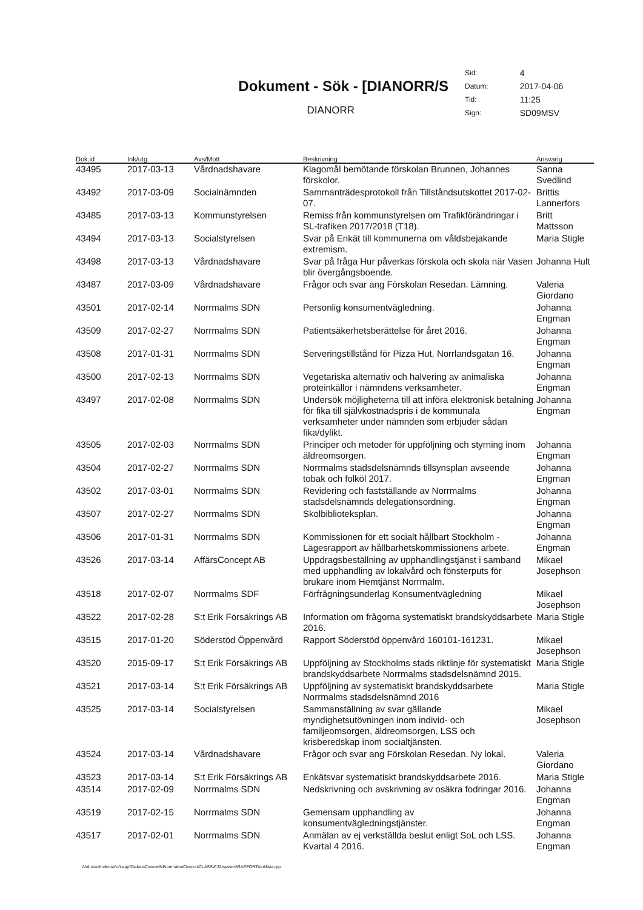Dokument - Sök - [DIANORR/S
DIANORR
| Sid: | 4 |
| Datum: | 2017-04-06 |
| Tid: | 11:25 |
| Sign: | SD09MSV |
| Dok.id | Ink/utg | Avs/Mott | Beskrivning | Ansvarig |
| --- | --- | --- | --- | --- |
| 43495 | 2017-03-13 | Vårdnadshavare | Klagomål bemötande förskolan Brunnen, Johannes förskolor. | Sanna Svedlind |
| 43492 | 2017-03-09 | Socialnämnden | Sammanträdesprotokoll från Tillståndsutskottet 2017-02-07. | Brittis Lannerfors |
| 43485 | 2017-03-13 | Kommunstyrelsen | Remiss från kommunstyrelsen om Trafikförändringar i SL-trafiken 2017/2018 (T18). | Britt Mattsson |
| 43494 | 2017-03-13 | Socialstyrelsen | Svar på Enkät till kommunerna om våldsbejakande extremism. | Maria Stigle |
| 43498 | 2017-03-13 | Vårdnadshavare | Svar på fråga Hur påverkas förskola och skola när Vasen blir övergångsboende. | Johanna Hult |
| 43487 | 2017-03-09 | Vårdnadshavare | Frågor och svar ang Förskolan Resedan. Lämning. | Valeria Giordano |
| 43501 | 2017-02-14 | Norrmalms SDN | Personlig konsumentvägledning. | Johanna Engman |
| 43509 | 2017-02-27 | Norrmalms SDN | Patientsäkerhetsberättelse för året 2016. | Johanna Engman |
| 43508 | 2017-01-31 | Norrmalms SDN | Serveringstillstånd för Pizza Hut, Norrlandsgatan 16. | Johanna Engman |
| 43500 | 2017-02-13 | Norrmalms SDN | Vegetariska alternativ och halvering av animaliska proteinkällor i nämndens verksamheter. | Johanna Engman |
| 43497 | 2017-02-08 | Norrmalms SDN | Undersök möjligheterna till att införa elektronisk betalning för fika till självkostnadspris i de kommunala verksamheter under nämnden som erbjuder sådan fika/dylikt. | Johanna Engman |
| 43505 | 2017-02-03 | Norrmalms SDN | Principer och metoder för uppföljning och styrning inom äldreomsorgen. | Johanna Engman |
| 43504 | 2017-02-27 | Norrmalms SDN | Norrmalms stadsdelsnämnds tillsynsplan avseende tobak och folköl 2017. | Johanna Engman |
| 43502 | 2017-03-01 | Norrmalms SDN | Revidering och fastställande av Norrmalms stadsdelsnämnds delegationsordning. | Johanna Engman |
| 43507 | 2017-02-27 | Norrmalms SDN | Skolbiblioteksplan. | Johanna Engman |
| 43506 | 2017-01-31 | Norrmalms SDN | Kommissionen för ett socialt hållbart Stockholm - Lägesrapport av hållbarhetskommissionens arbete. | Johanna Engman |
| 43526 | 2017-03-14 | AffärsConcept AB | Uppdragsbeställning av upphandlingstjänst i samband med upphandling av lokalvård och fönsterputs för brukare inom Hemtjänst Norrmalm. | Mikael Josephson |
| 43518 | 2017-02-07 | Norrmalms SDF | Förfrågningsunderlag Konsumentvägledning | Mikael Josephson |
| 43522 | 2017-02-28 | S:t Erik Försäkrings AB | Information om frågorna systematiskt brandskyddsarbete 2016. | Maria Stigle |
| 43515 | 2017-01-20 | Söderstöd Öppenvård | Rapport Söderstöd öppenvård 160101-161231. | Mikael Josephson |
| 43520 | 2015-09-17 | S:t Erik Försäkrings AB | Uppföljning av Stockholms stads riktlinje för systematiskt brandskyddsarbete Norrmalms stadsdelsnämnd 2015. | Maria Stigle |
| 43521 | 2017-03-14 | S:t Erik Försäkrings AB | Uppföljning av systematiskt brandskyddsarbete Norrmalms stadsdelsnämnd 2016 | Maria Stigle |
| 43525 | 2017-03-14 | Socialstyrelsen | Sammanställning av svar gällande myndighetsutövningen inom individ- och familjeomsorgen, äldreomsorgen, LSS och krisberedskap inom socialtjänsten. | Mikael Josephson |
| 43524 | 2017-03-14 | Vårdnadshavare | Frågor och svar ang Förskolan Resedan. Ny lokal. | Valeria Giordano |
| 43523 | 2017-03-14 | S:t Erik Försäkrings AB | Enkätsvar systematiskt brandskyddsarbete 2016. | Maria Stigle |
| 43514 | 2017-02-09 | Norrmalms SDN | Nedskrivning och avskrivning av osäkra fodringar 2016. | Johanna Engman |
| 43519 | 2017-02-15 | Norrmalms SDN | Gemensam upphandling av konsumentvägledningstjänster. | Johanna Engman |
| 43517 | 2017-02-01 | Norrmalms SDN | Anmälan av ej verkställda beslut enligt SoL och LSS. Kvartal 4 2016. | Johanna Engman |
\\Ad.stockholm.se\cfi-app\Diabas\Ciceron54\normalm\Ciceron\CLASS\C32\system\RAPPORT\doklista.qrp